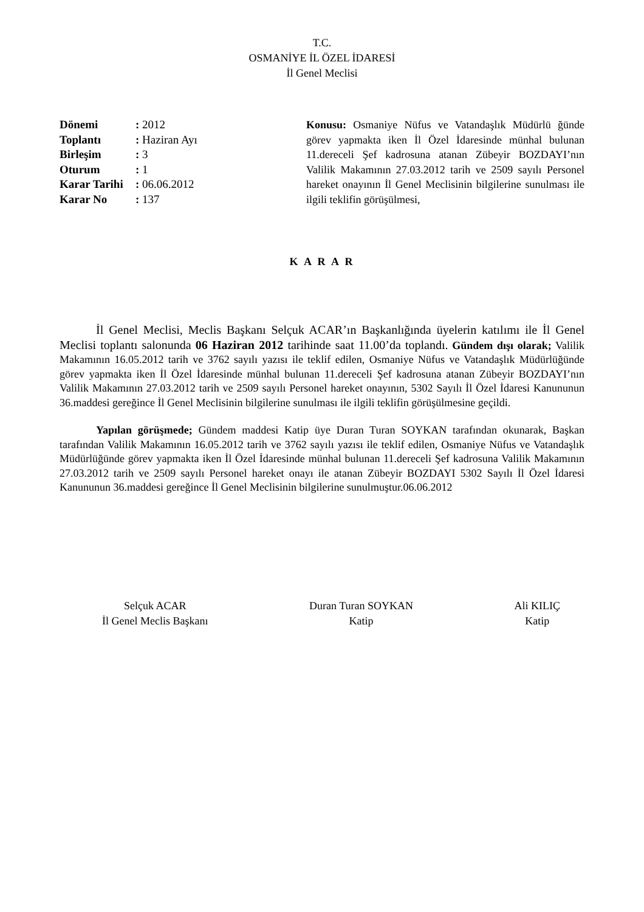T.C.
OSMANİYE İL ÖZEL İDARESİ
İl Genel Meclisi
| Dönemi | : 2012 |
| Toplantı | : Haziran Ayı |
| Birleşim | : 3 |
| Oturum | : 1 |
| Karar Tarihi | : 06.06.2012 |
| Karar No | : 137 |
Konusu: Osmaniye Nüfus ve Vatandaşlık Müdürlü ğünde görev yapmakta iken İl Özel İdaresinde münhal bulunan 11.dereceli Şef kadrosuna atanan Zübeyir BOZDAYI’nın Valilik Makamının 27.03.2012 tarih ve 2509 sayılı Personel hareket onayının İl Genel Meclisinin bilgilerine sunulması ile ilgili teklifin görüşülmesi,
K A R A R
İl Genel Meclisi, Meclis Başkanı Selçuk ACAR’ın Başkanlığında üyelerin katılımı ile İl Genel Meclisi toplantı salonunda 06 Haziran 2012 tarihinde saat 11.00’da toplandı. Gündem dışı olarak; Valilik Makamının 16.05.2012 tarih ve 3762 sayılı yazısı ile teklif edilen, Osmaniye Nüfus ve Vatandaşlık Müdürlüğünde görev yapmakta iken İl Özel İdaresinde münhal bulunan 11.dereceli Şef kadrosuna atanan Zübeyir BOZDAYI’nın Valilik Makamının 27.03.2012 tarih ve 2509 sayılı Personel hareket onayının, 5302 Sayılı İl Özel İdaresi Kanununun 36.maddesi gereğince İl Genel Meclisinin bilgilerine sunulması ile ilgili teklifin görüşülmesine geçildi.
Yapılan görüşmede; Gündem maddesi Katip üye Duran Turan SOYKAN tarafından okunarak, Başkan tarafından Valilik Makamının 16.05.2012 tarih ve 3762 sayılı yazısı ile teklif edilen, Osmaniye Nüfus ve Vatandaşlık Müdürlüğünde görev yapmakta iken İl Özel İdaresinde münhal bulunan 11.dereceli Şef kadrosuna Valilik Makamının 27.03.2012 tarih ve 2509 sayılı Personel hareket onayı ile atanan Zübeyir BOZDAYI 5302 Sayılı İl Özel İdaresi Kanununun 36.maddesi gereğince İl Genel Meclisinin bilgilerine sunulmuştur.06.06.2012
Selçuk ACAR
İl Genel Meclis Başkanı
Duran Turan SOYKAN
Katip
Ali KILIÇ
Katip